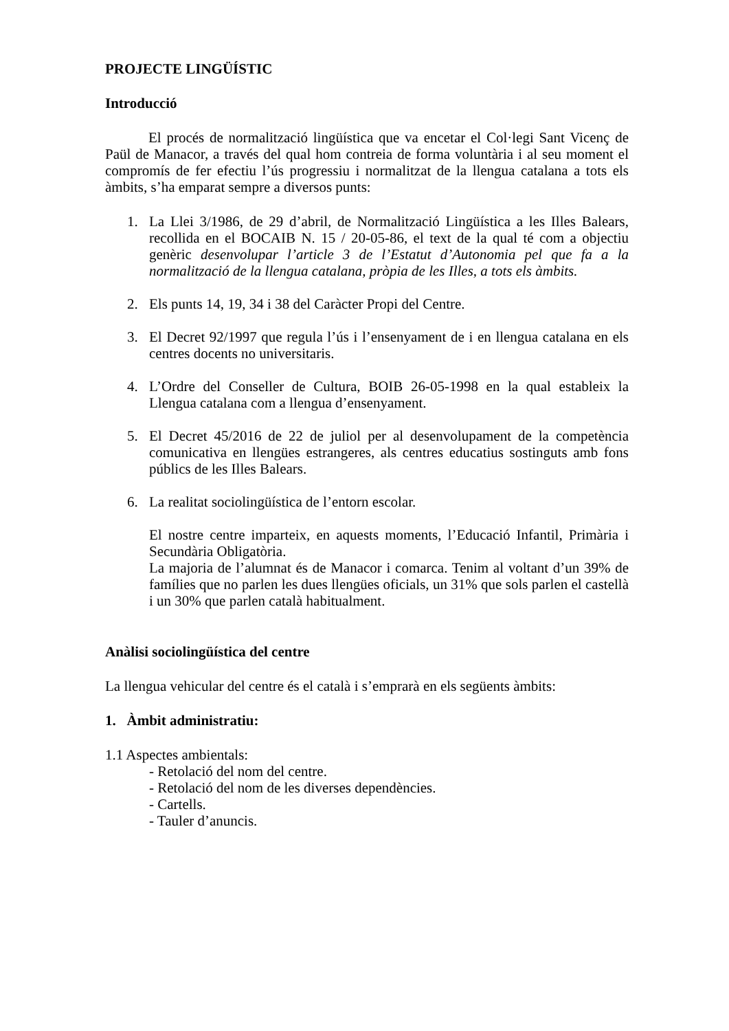PROJECTE LINGÜÍSTIC
Introducció
El procés de normalització lingüística que va encetar el Col·legi Sant Vicenç de Paül de Manacor, a través del qual hom contreia de forma voluntària i al seu moment el compromís de fer efectiu l’ús progressiu i normalitzat de la llengua catalana a tots els àmbits, s’ha emparat sempre a diversos punts:
1. La Llei 3/1986, de 29 d’abril, de Normalització Lingüística a les Illes Balears, recollida en el BOCAIB N. 15 / 20-05-86, el text de la qual té com a objectiu genèric desenvolupar l’article 3 de l’Estatut d’Autonomia pel que fa a la normalització de la llengua catalana, pròpia de les Illes, a tots els àmbits.
2. Els punts 14, 19, 34 i 38 del Caràcter Propi del Centre.
3. El Decret 92/1997 que regula l’ús i l’ensenyament de i en llengua catalana en els centres docents no universitaris.
4. L’Ordre del Conseller de Cultura, BOIB 26-05-1998 en la qual estableix la Llengua catalana com a llengua d’ensenyament.
5. El Decret 45/2016 de 22 de juliol per al desenvolupament de la competència comunicativa en llengües estrangeres, als centres educatius sostinguts amb fons públics de les Illes Balears.
6. La realitat sociolingüística de l’entorn escolar.
El nostre centre imparteix, en aquests moments, l’Educació Infantil, Primària i Secundària Obligatòria.
La majoria de l’alumnat és de Manacor i comarca. Tenim al voltant d’un 39% de famílies que no parlen les dues llengües oficials, un 31% que sols parlen el castellà i un 30% que parlen català habitualment.
Anàlisi sociolingüística del centre
La llengua vehicular del centre és el català i s’emprarà en els següents àmbits:
1. Àmbit administratiu:
1.1 Aspectes ambientals:
- Retolació del nom del centre.
- Retolació del nom de les diverses dependències.
- Cartells.
- Tauler d’anuncis.